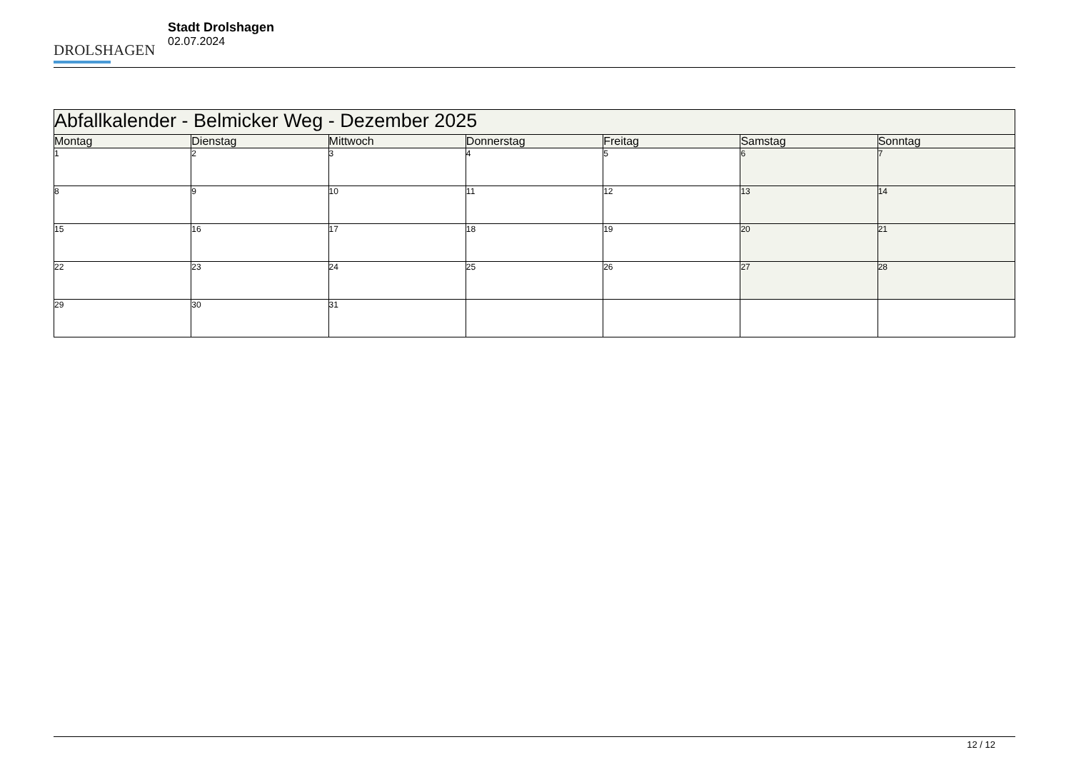DROLSHAGEN
Stadt Drolshagen
02.07.2024
| Abfallkalender - Belmicker Weg - Dezember 2025 | | | | | | |
| --- | --- | --- | --- | --- | --- | --- |
| Montag | Dienstag | Mittwoch | Donnerstag | Freitag | Samstag | Sonntag |
| 1 | 2 | 3 | 4 | 5 | 6 | 7 |
| 8 | 9 | 10 | 11 | 12 | 13 | 14 |
| 15 | 16 | 17 | 18 | 19 | 20 | 21 |
| 22 | 23 | 24 | 25 | 26 | 27 | 28 |
| 29 | 30 | 31 | | | | |
12 / 12